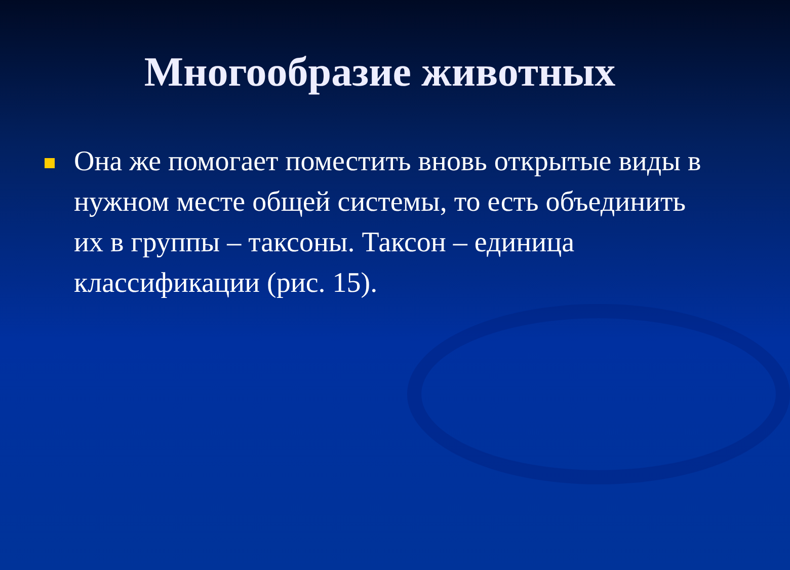Многообразие животных
Она же помогает поместить вновь открытые виды в нужном месте общей системы, то есть объединить их в группы – таксоны. Таксон – единица классификации (рис. 15).